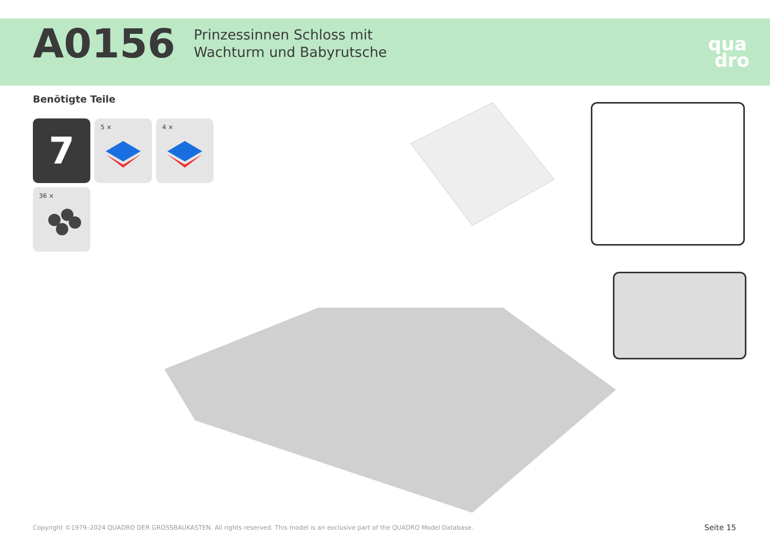A0156
Prinzessinnen Schloss mit
Wachturm und Babyrutsche
qua
dro
Benötigte Teile
7
5 ×
4 ×
36 ×
Copyright ©1979–2024 QUADRO DER GROSSBAUKASTEN. All rights reserved. This model is an exclusive part of the QUADRO Model Database.
Seite 15